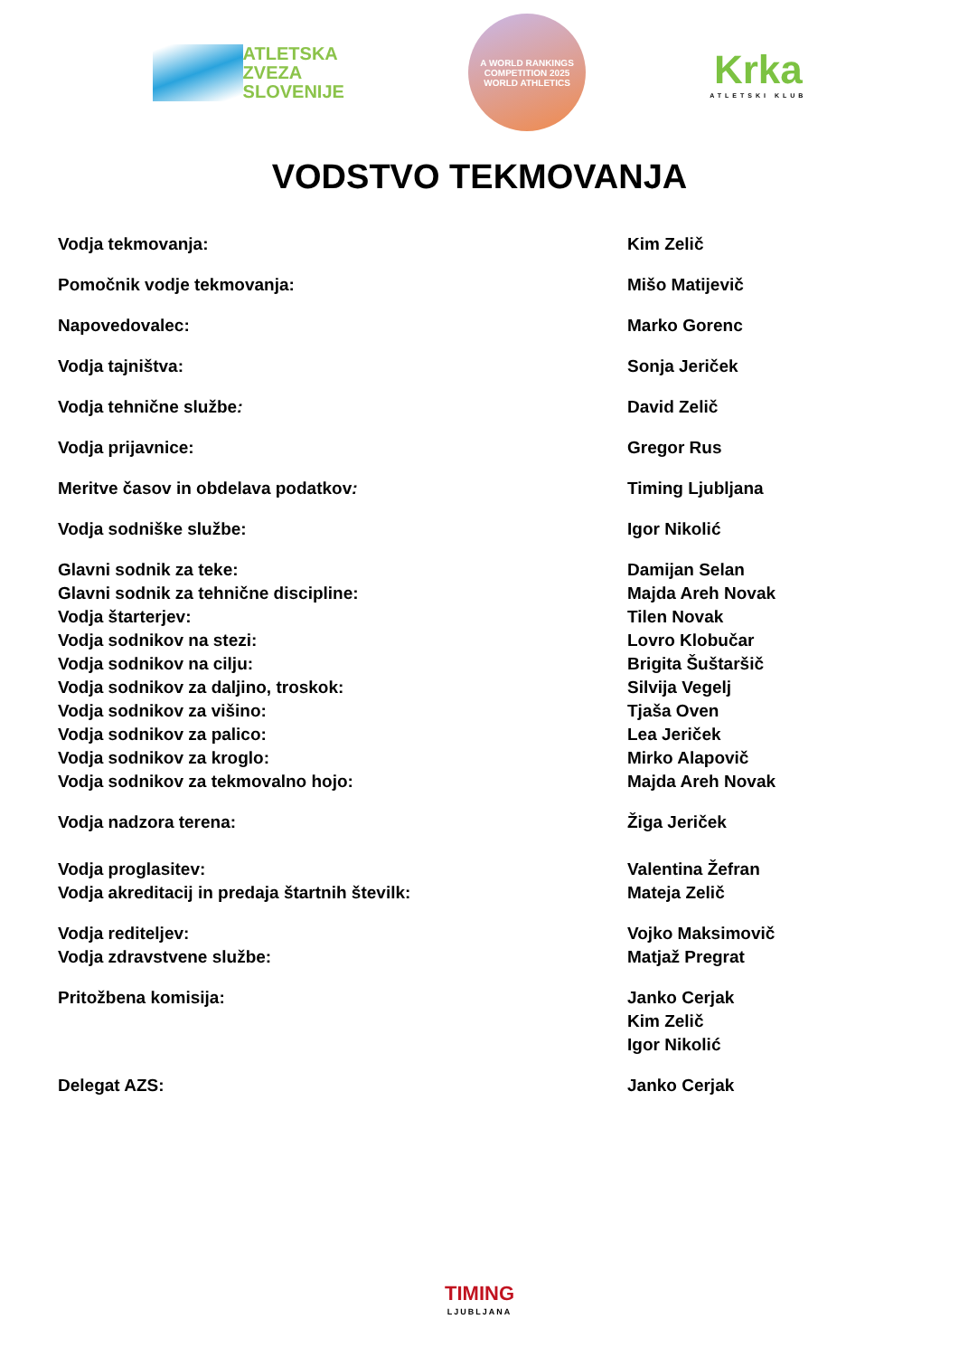ATLETSKA
ZVEZA
SLOVENIJE
A WORLD RANKINGS COMPETITION 2025
WORLD ATHLETICS
Krka
ATLETSKI KLUB
VODSTVO TEKMOVANJA
Vodja tekmovanja: Kim Zelič
Pomočnik vodje tekmovanja: Mišo Matijevič
Napovedovalec: Marko Gorenc
Vodja tajništva: Sonja Jeriček
Vodja tehnične službe: David Zelič
Vodja prijavnice: Gregor Rus
Meritve časov in obdelava podatkov: Timing Ljubljana
Vodja sodniške službe: Igor Nikolić
Glavni sodnik za teke: Damijan Selan
Glavni sodnik za tehnične discipline: Majda Areh Novak
Vodja štarterjev: Tilen Novak
Vodja sodnikov na stezi: Lovro Klobučar
Vodja sodnikov na cilju: Brigita Šuštaršič
Vodja sodnikov za daljino, troskok: Silvija Vegelj
Vodja sodnikov za višino: Tjaša Oven
Vodja sodnikov za palico: Lea Jeriček
Vodja sodnikov za kroglo: Mirko Alapovič
Vodja sodnikov za tekmovalno hojo: Majda Areh Novak
Vodja nadzora terena: Žiga Jeriček
Vodja proglasitev: Valentina Žefran
Vodja akreditacij in predaja štartnih številk: Mateja Zelič
Vodja rediteljev: Vojko Maksimovič
Vodja zdravstvene službe: Matjaž Pregrat
Pritožbena komisija: Janko Cerjak
Kim Zelič
Igor Nikolić
Delegat AZS: Janko Cerjak
TIMING
LJUBLJANA